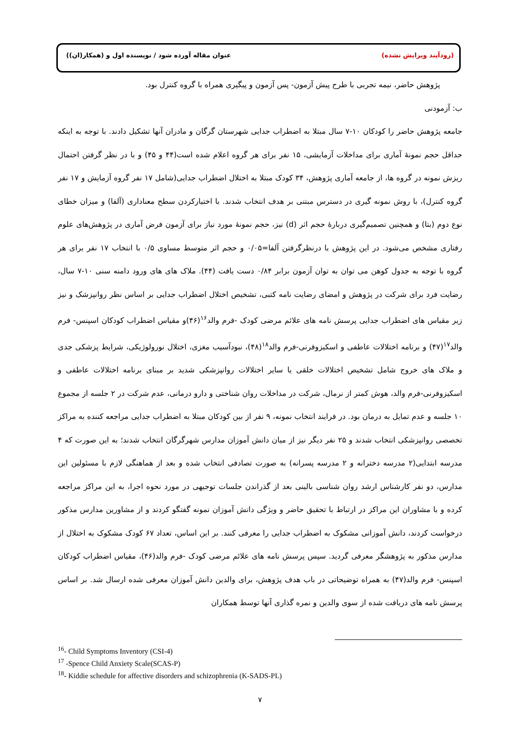(زودآیند ویرایش نشده) عنوان مقاله آورده شود / نویسنده اول و (همکار(ان))
پژوهش حاضر، نیمه تجربی با طرح پیش آزمون- پس آزمون و پیگیری همراه با گروه کنترل بود.
ب: آزمودنی
جامعه پژوهش حاضر را کودکان ۱۰-۷ سال مبتلا به اضطراب جدایی شهرستان گرگان و مادران آنها تشکیل دادند. با توجه به اینکه حداقل حجم نمونهٔ آماری برای مداخلات آزمایشی، ۱۵ نفر برای هر گروه اعلام شده است(۴۴ و ۴۵) و با در نظر گرفتن احتمال ریزش نمونه در گروه ها، از جامعه آماری پژوهش، ۳۴ کودک مبتلا به اختلال اضطراب جدایی(شامل ۱۷ نفر گروه آزمایش و ۱۷ نفر گروه کنترل)، با روش نمونه گیری در دسترس مبتنی بر هدف انتخاب شدند. با اختیارکردن سطح معناداری (آلفا) و میزان خطای نوع دوم (بتا) و همچنین تصمیم‌گیری دربارهٔ حجم اثر (d) نیز، حجم نمونهٔ مورد نیاز برای آزمون فرض آماری در پژوهش‌های علوم رفتاری مشخص می‌شود. در این پژوهش با درنظرگرفتن آلفا=۰/۰۵ و حجم اثر متوسط مساوی ۰/۵ با انتخاب ۱۷ نفر برای هر گروه با توجه به جدول کوهن می توان به توان آزمون برابر ۰/۸۴ دست یافت (۴۴). ملاک های های ورود دامنه سنی ۱۰-۷ سال، رضایت فرد برای شرکت در پژوهش و امضای رضایت نامه کتبی، تشخیص اختلال اضطراب جدایی بر اساس نظر روانپزشک و نیز زیر مقیاس های اضطراب جدایی پرسش نامه های علائم مرضی کودک -فرم والد<sup>۱۶</sup>(۴۶)و مقیاس اضطراب کودکان اسپنس- فرم والد<sup>۱۷</sup>(۴۷) و برنامه اختلالات عاطفی و اسکیزوفرنی-فرم والد<sup>۱۸</sup>(۴۸)، نبودآسیب مغزی، اختلال نورولوژیکی، شرایط پزشکی جدی و ملاک های خروج شامل تشخیص اختلالات خلقی یا سایر اختلالات روانپزشکی شدید بر مبنای برنامه اختلالات عاطفی و اسکیزوفرنی-فرم والد، هوش کمتر از نرمال، شرکت در مداخلات روان شناختی و دارو درمانی، عدم شرکت در ۲ جلسه از مجموع ۱۰ جلسه و عدم تمایل به درمان بود. در فرایند انتخاب نمونه، ۹ نفر از بین کودکان مبتلا به اضطراب جدایی مراجعه کننده به مراکز تخصصی روانپزشکی انتخاب شدند و ۲۵ نفر دیگر نیز از میان دانش آموزان مدارس شهرگرگان انتخاب شدند؛ به این صورت که ۴ مدرسه ابتدایی(۲ مدرسه دخترانه و ۲ مدرسه پسرانه) به صورت تصادفی انتخاب شده و بعد از هماهنگی لازم با مسئولین این مدارس، دو نفر کارشناس ارشد روان شناسی بالینی بعد از گذراندن جلسات توجیهی در مورد نحوه اجرا، به این مراکز مراجعه کرده و با مشاوران این مراکز در ارتباط با تحقیق حاضر و ویژگی دانش آموزان نمونه گفتگو کردند و از مشاورین مدارس مذکور درخواست کردند، دانش آموزانی مشکوک به اضطراب جدایی را معرفی کنند. بر این اساس، تعداد ۶۷ کودک مشکوک به اختلال از مدارس مذکور به پژوهشگر معرفی گردید. سپس پرسش نامه های علائم مرضی کودک -فرم والد(۴۶)، مقیاس اضطراب کودکان اسپنس- فرم والد(۴۷) به همراه توضیحاتی در باب هدف پژوهش، برای والدین دانش آموزان معرفی شده ارسال شد. بر اساس پرسش نامه های دریافت شده از سوی والدین و نمره گذاری آنها توسط همکاران
<sup>16</sup>- Child Symptoms Inventory (CSI-4)
<sup>17</sup> -Spence Child Anxiety Scale(SCAS-P)
<sup>18</sup>- Kiddie schedule for affective disorders and schizophrenia (K-SADS-PL)
۷